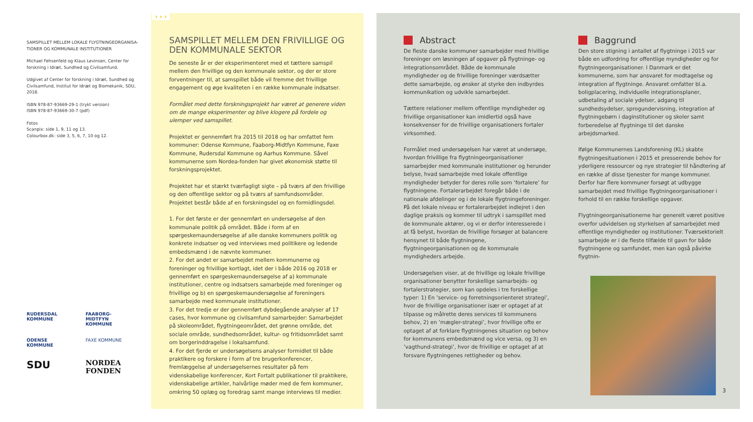SAMSPILLET MELLEM LOKALE FLYGTNINGEORGANISA-
TIONER OG KOMMUNALE INSTITUTIONER
Michael Fehsenfeld og Klaus Levinsen, Center for forskning i Idræt, Sundhed og Civilsamfund.
Udgivet af Center for forskning i Idræt, Sundhed og Civilsamfund, Institut for Idræt og Biomekanik, SDU, 2018.
ISBN 978-87-93669-29-1 (trykt version)
ISBN 978-87-93669-30-7 (pdf)
Fotos
Scanpix: side 1, 9, 11 og 13.
Colourbox.dk: side 3, 5, 6, 7, 10 og 12.
RUDERSDAL KOMMUNE
FAABORG-MIDTFYN KOMMUNE
ODENSE KOMMUNE
FAXE KOMMUNE
SDU
NORDEA FONDEN
› › ›
SAMSPILLET MELLEM DEN FRIVILLIGE OG DEN KOMMUNALE SEKTOR
De seneste år er der eksperimenteret med et tættere samspil mellem den frivillige og den kommunale sektor, og der er store forventninger til, at samspillet både vil fremme det frivillige engagement og øge kvaliteten i en række kommunale indsatser.
Formålet med dette forskningsprojekt har været at generere viden om de mange eksperimenter og blive klogere på fordele og ulemper ved samspillet.
Projektet er gennemført fra 2015 til 2018 og har omfattet fem kommuner: Odense Kommune, Faaborg-Midtfyn Kommune, Faxe Kommune, Rudersdal Kommune og Aarhus Kommune. Såvel kommunerne som Nordea-fonden har givet økonomisk støtte til forskningsprojektet.
Projektet har et stærkt tværfagligt sigte – på tværs af den frivillige og den offentlige sektor og på tværs af samfundsområder. Projektet består både af en forskningsdel og en formidlingsdel.
1. For det første er der gennemført en undersøgelse af den kommunale politik på området. Både i form af en spørgeskemaundersøgelse af alle danske kommuners politik og konkrete indsatser og ved interviews med politikere og ledende embedsmænd i de nævnte kommuner.
2. For det andet er samarbejdet mellem kommunerne og foreninger og frivillige kortlagt, idet der i både 2016 og 2018 er gennemført en spørgeskemaundersøgelse af a) kommunale institutioner, centre og indsatsers samarbejde med foreninger og frivillige og b) en spørgeskemaundersøgelse af foreningers samarbejde med kommunale institutioner.
3. For det tredje er der gennemført dybdegående analyser af 17 cases, hvor kommune og civilsamfund samarbejder: Samarbejdet på skoleområdet, flygtningeområdet, det grønne område, det sociale område, sundhedsområdet, kultur- og fritidsområdet samt om borgerinddragelse i lokalsamfund.
4. For det fjerde er undersøgelsens analyser formidlet til både praktikere og forskere i form af tre brugerkonferencer, fremlæggelse af undersøgelsernes resultater på fem videnskabelige konferencer, Kort Fortalt publikationer til praktikere, videnskabelige artikler, halvårlige møder med de fem kommuner, omkring 50 oplæg og foredrag samt mange interviews til medier.
Abstract
De fleste danske kommuner samarbejder med frivillige foreninger om løsningen af opgaver på flygtninge- og integrationsområdet. Både de kommunale myndigheder og de frivillige foreninger værdsætter dette samarbejde, og ønsker at styrke den indbyrdes kommunikation og udvikle samarbejdet.
Tættere relationer mellem offentlige myndigheder og frivillige organisationer kan imidlertid også have konsekvenser for de frivillige organisationers fortaler virksomhed.
Formålet med undersøgelsen har været at undersøge, hvordan frivillige fra flygtningeorganisationer samarbejder med kommunale institutioner og herunder belyse, hvad samarbejde med lokale offentlige myndigheder betyder for deres rolle som ‘fortalere’ for flygtningene. Fortalerarbejdet foregår både i de nationale afdelinger og i de lokale flygtningeforeninger. På det lokale niveau er fortalerarbejdet indlejret i den daglige praksis og kommer til udtryk i samspillet med de kommunale aktører, og vi er derfor interesserede i at få belyst, hvordan de frivillige forsøger at balancere hensynet til både flygtningene, flygtningeorganisationen og de kommunale myndigheders arbejde.
Undersøgelsen viser, at de frivillige og lokale frivillige organisationer benytter forskellige samarbejds- og fortalerstrategier, som kan opdeles i tre forskellige typer: 1) En ’service- og forretningsorienteret strategi’, hvor de frivillige organisationer især er optaget af at tilpasse og målrette deres services til kommunens behov, 2) en ’mægler-strategi’, hvor frivillige ofte er optaget af at forklare flygtningenes situation og behov for kommunens embedsmænd og vice versa, og 3) en ’vagthund-strategi’, hvor de frivillige er optaget af at forsvare flygtningenes rettigheder og behov.
Baggrund
Den store stigning i antallet af flygtninge i 2015 var både en udfordring for offentlige myndigheder og for flygtningeorganisationer. I Danmark er det kommunerne, som har ansvaret for modtagelse og integration af flygtninge. Ansvaret omfatter bl.a. boligplacering, individuelle integrationsplaner, udbetaling af sociale ydelser, adgang til sundhedsydelser, sprogundervisning, integration af flygtningebørn i daginstitutioner og skoler samt forberedelse af flygtninge til det danske arbejdsmarked.
Ifølge Kommunernes Landsforening (KL) skabte flygtningesituationen i 2015 et presserende behov for yderligere ressourcer og nye strategier til håndtering af en række af disse tjenester for mange kommuner. Derfor har flere kommuner forsøgt at udbygge samarbejdet med frivillige flygtningeorganisationer i forhold til en række forskellige opgaver.
Flygtningeorganisationerne har generelt været positive overfor udvidelsen og styrkelsen af samarbejdet med offentlige myndigheder og institutioner. Tværsektorielt samarbejde er i de fleste tilfælde til gavn for både flygtningene og samfundet, men kan også påvirke flygtnin-
3